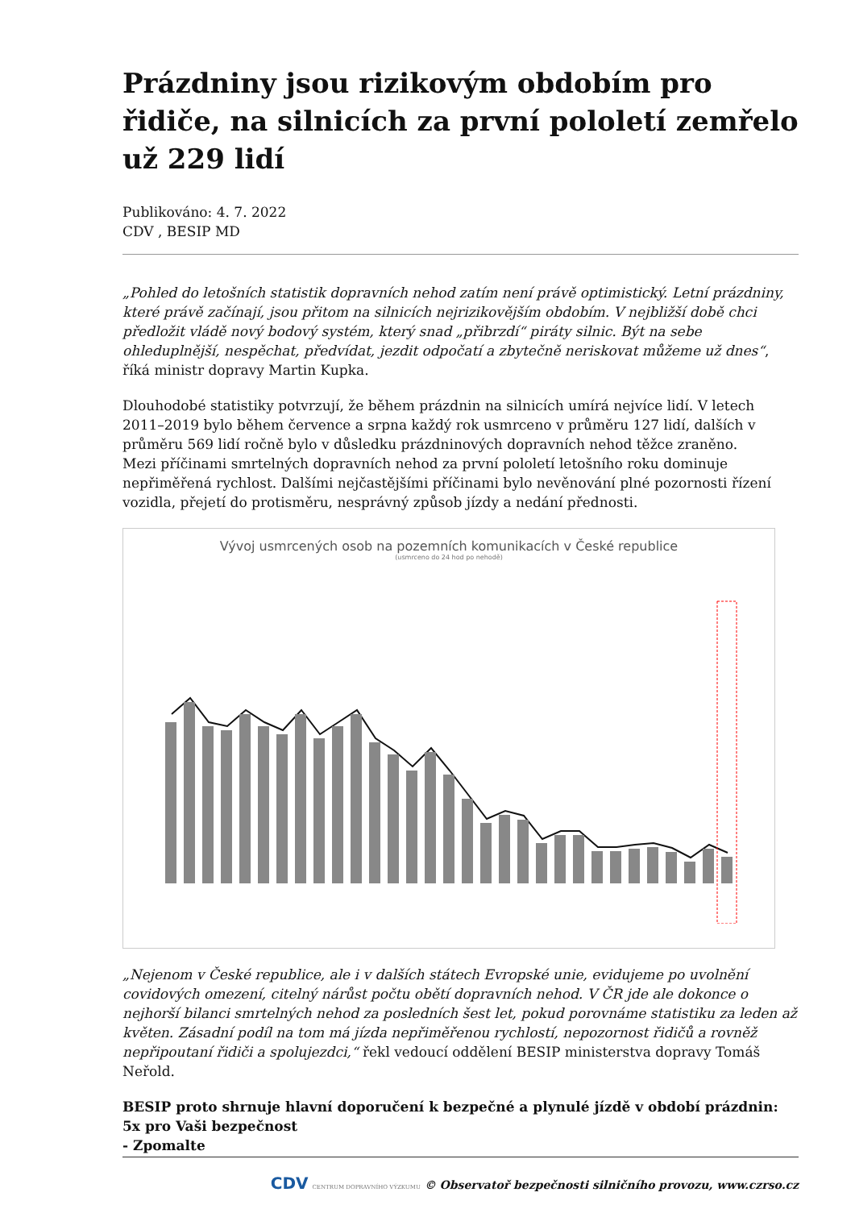Prázdniny jsou rizikovým obdobím pro řidiče, na silnicích za první pololetí zemřelo už 229 lidí
Publikováno: 4. 7. 2022
CDV , BESIP MD
„Pohled do letošních statistik dopravních nehod zatím není právě optimistický. Letní prázdniny, které právě začínají, jsou přitom na silnicích nejrizikovějším obdobím. V nejbližší době chci předložit vládě nový bodový systém, který snad „přibrzdí“ piráty silnic. Být na sebe ohleduplnější, nespěchat, předvídat, jezdit odpočatí a zbytečně neriskovat můžeme už dnes“, říká ministr dopravy Martin Kupka.
Dlouhodobé statistiky potvrzují, že během prázdnin na silnicích umírá nejvíce lidí. V letech 2011–2019 bylo během července a srpna každý rok usmrceno v průměru 127 lidí, dalších v průměru 569 lidí ročně bylo v důsledku prázdninových dopravních nehod těžce zraněno.
Mezi příčinami smrtelných dopravních nehod za první pololetí letošního roku dominuje nepřiměřená rychlost. Dalšími nejčastějšími příčinami bylo nevěnování plné pozornosti řízení vozidla, přejetí do protisměru, nesprávný způsob jízdy a nedání přednosti.
Vývoj usmrcených osob na pozemních komunikacích v České republice
(usmrceno do 24 hod po nehodě)
„Nejenom v České republice, ale i v dalších státech Evropské unie, evidujeme po uvolnění covidových omezení, citelný nárůst počtu obětí dopravních nehod. V ČR jde ale dokonce o nejhorší bilanci smrtelných nehod za posledních šest let, pokud porovnáme statistiku za leden až květen. Zásadní podíl na tom má jízda nepřiměřenou rychlostí, nepozornost řidičů a rovněž nepřipoutaní řidiči a spolujezdci,“ řekl vedoucí oddělení BESIP ministerstva dopravy Tomáš Neřold.
BESIP proto shrnuje hlavní doporučení k bezpečné a plynulé jízdě v období prázdnin:
5x pro Vaši bezpečnost
- Zpomalte
CDV CENTRUM DOPRAVNÍHO VÝZKUMU © Observatoř bezpečnosti silničního provozu, www.czrso.cz